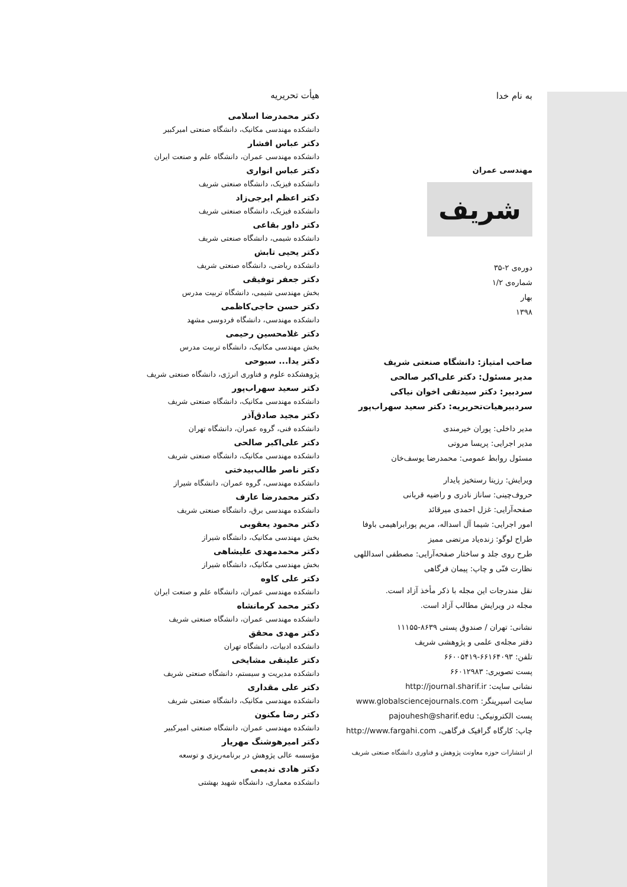به نام خدا
مهندسی عمران
شریف
دوره‌ی ۲-۳۵
شماره‌ی ۱/۲
بهار
۱۳۹۸
صاحب امتیاز: دانشگاه صنعتی شریف
مدیر مسئول: دکتر علی‌اکبر صالحی
سردبیر: دکتر سیدتقی اخوان نیاکی
سردبیرهیات‌تحریریه: دکتر سعید سهراب‌پور
مدیر داخلی: پوران خیرمندی
مدیر اجرایی: پریسا مروتی
مسئول روابط عمومی: محمدرضا یوسف‌خان
ویرایش: رزیتا رستخیز پایدار
حروف‌چینی: ساناز نادری و راضیه قربانی
صفحه‌آرایی: غزل احمدی میرقائد
امور اجرایی: شیما آل اسداله، مریم پورابراهیمی باوفا
طراح لوگو: زنده‌یاد مرتضی ممیز
طرح روی جلد و ساختار صفحه‌آرایی: مصطفی اسداللهی
نظارت فنّی و چاپ: پیمان فرگاهی
نقل مندرجات این مجله با ذکر مأخذ آزاد است.
مجله در ویرایش مطالب آزاد است.
نشانی: تهران / صندوق پستی ۸۶۳۹-۱۱۱۵۵
دفتر مجله‌ی علمی و پژوهشی شریف
تلفن: ۶۶۱۶۴۰۹۳-۶۶۰۰۵۴۱۹
پست تصویری: ۶۶۰۱۲۹۸۳
نشانی سایت: http://journal.sharif.ir
سایت اسپرینگر: www.globalsciencejournals.com
پست الکترونیکی: pajouhesh@sharif.edu
چاپ: کارگاه گرافیک فرگاهی، http://www.fargahi.com
از انتشارات حوزه معاونت پژوهش و فناوری دانشگاه صنعتی شریف
هیأت تحریریه
دکتر محمدرضا اسلامی
دانشکده مهندسی مکانیک، دانشگاه صنعتی امیرکبیر
دکتر عباس افشار
دانشکده مهندسی عمران، دانشگاه علم و صنعت ایران
دکتر عباس انواری
دانشکده فیزیک، دانشگاه صنعتی شریف
دکتر اعظم ایرجی‌زاد
دانشکده فیزیک، دانشگاه صنعتی شریف
دکتر داور بقاعی
دانشکده شیمی، دانشگاه صنعتی شریف
دکتر یحیی تابش
دانشکده ریاضی، دانشگاه صنعتی شریف
دکتر جعفر توفیقی
بخش مهندسی شیمی، دانشگاه تربیت مدرس
دکتر حسن حاجی‌کاظمی
دانشکده مهندسی، دانشگاه فردوسی مشهد
دکتر غلامحسین رحیمی
بخش مهندسی مکانیک، دانشگاه تربیت مدرس
دکتر یدا... سبوحی
پژوهشکده علوم و فناوری انرژی، دانشگاه صنعتی شریف
دکتر سعید سهراب‌پور
دانشکده مهندسی مکانیک، دانشگاه صنعتی شریف
دکتر مجید صادق‌آذر
دانشکده فنی، گروه عمران، دانشگاه تهران
دکتر علی‌اکبر صالحی
دانشکده مهندسی مکانیک، دانشگاه صنعتی شریف
دکتر ناصر طالب‌بیدختی
دانشکده مهندسی، گروه عمران، دانشگاه شیراز
دکتر محمدرضا عارف
دانشکده مهندسی برق، دانشگاه صنعتی شریف
دکتر محمود یعقوبی
بخش مهندسی مکانیک، دانشگاه شیراز
دکتر محمدمهدی علیشاهی
بخش مهندسی مکانیک، دانشگاه شیراز
دکتر علی کاوه
دانشکده مهندسی عمران، دانشگاه علم و صنعت ایران
دکتر محمد کرمانشاه
دانشکده مهندسی عمران، دانشگاه صنعتی شریف
دکتر مهدی محقق
دانشکده ادبیات، دانشگاه تهران
دکتر علینقی مشایخی
دانشکده مدیریت و سیستم، دانشگاه صنعتی شریف
دکتر علی مقداری
دانشکده مهندسی مکانیک، دانشگاه صنعتی شریف
دکتر رضا مکنون
دانشکده مهندسی عمران، دانشگاه صنعتی امیرکبیر
دکتر امیرهوشنگ مهریار
مؤسسه عالی پژوهش در برنامه‌ریزی و توسعه
دکتر هادی ندیمی
دانشکده معماری، دانشگاه شهید بهشتی